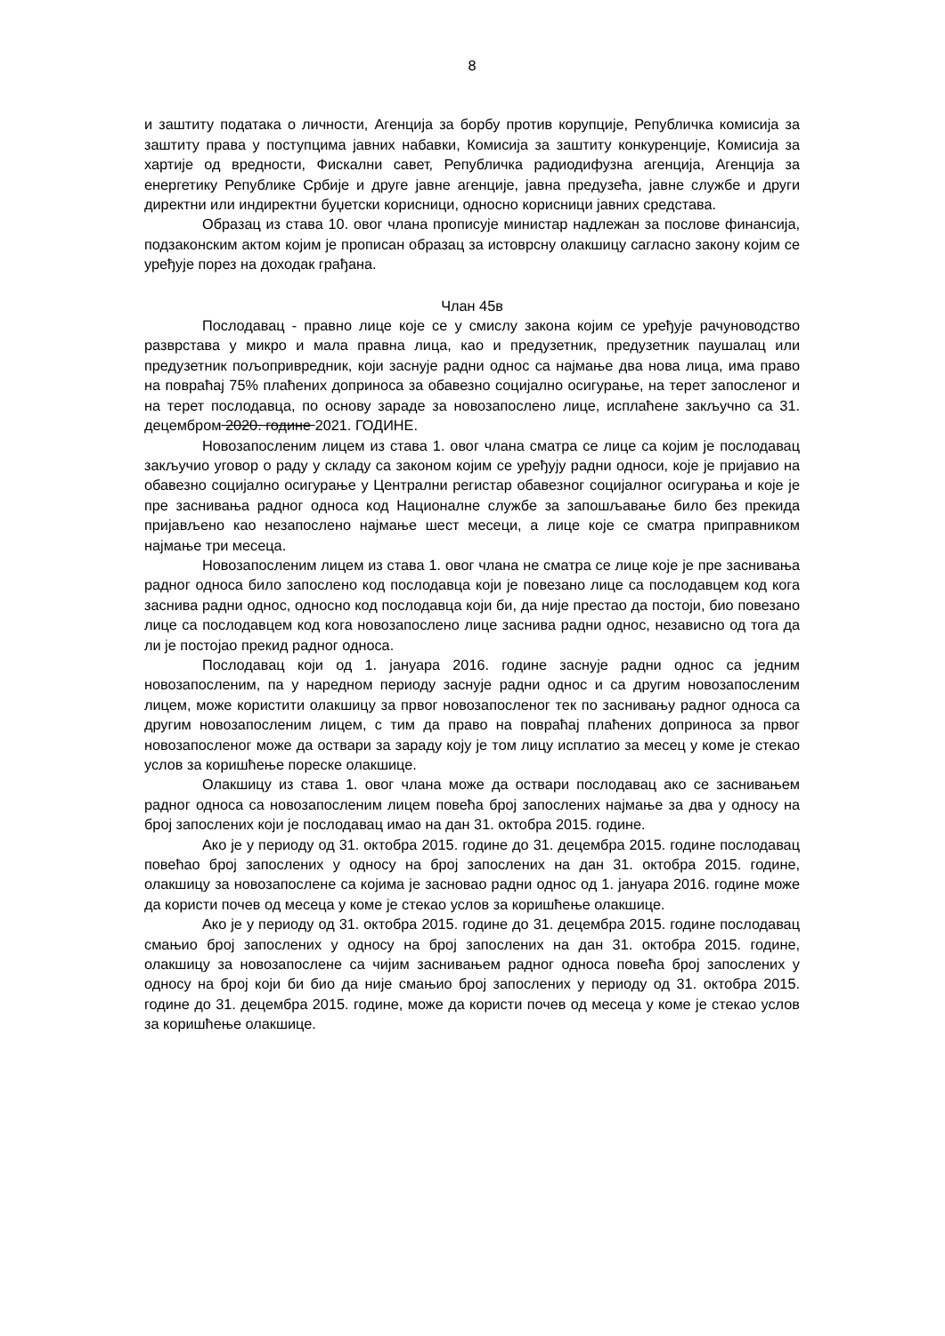8
и заштиту података о личности, Агенција за борбу против корупције, Републичка комисија за заштиту права у поступцима јавних набавки, Комисија за заштиту конкуренције, Комисија за хартије од вредности, Фискални савет, Републичка радиодифузна агенција, Агенција за енергетику Републике Србије и друге јавне агенције, јавна предузећа, јавне службе и други директни или индиректни буџетски корисници, односно корисници јавних средстава.
Образац из става 10. овог члана прописује министар надлежан за послове финансија, подзаконским актом којим је прописан образац за истоврсну олакшицу сагласно закону којим се уређује порез на доходак грађана.
Члан 45в
Послодавац - правно лице које се у смислу закона којим се уређује рачуноводство разврстава у микро и мала правна лица, као и предузетник, предузетник паушалац или предузетник пољопривредник, који заснује радни однос са најмање два нова лица, има право на повраћај 75% плаћених доприноса за обавезно социјално осигурање, на терет запосленог и на терет послодавца, по основу зараде за новозапослено лице, исплаћене закључно са 31. децембром 2020. године 2021. ГОДИНЕ.
Новозапосленим лицем из става 1. овог члана сматра се лице са којим је послодавац закључио уговор о раду у складу са законом којим се уређују радни односи, које је пријавио на обавезно социјално осигурање у Централни регистар обавезног социјалног осигурања и које је пре заснивања радног односа код Националне службе за запошљавање било без прекида пријављено као незапослено најмање шест месеци, а лице које се сматра приправником најмање три месеца.
Новозапосленим лицем из става 1. овог члана не сматра се лице које је пре заснивања радног односа било запослено код послодавца који је повезано лице са послодавцем код кога заснива радни однос, односно код послодавца који би, да није престао да постоји, био повезано лице са послодавцем код кога новозапослено лице заснива радни однос, независно од тога да ли је постојао прекид радног односа.
Послодавац који од 1. јануара 2016. године заснује радни однос са једним новозапосленим, па у наредном периоду заснује радни однос и са другим новозапосленим лицем, може користити олакшицу за првог новозапосленог тек по заснивању радног односа са другим новозапосленим лицем, с тим да право на повраћај плаћених доприноса за првог новозапосленог може да оствари за зараду коју је том лицу исплатио за месец у коме је стекао услов за коришћење пореске олакшице.
Олакшицу из става 1. овог члана може да оствари послодавац ако се заснивањем радног односа са новозапосленим лицем повећа број запослених најмање за два у односу на број запослених који је послодавац имао на дан 31. октобра 2015. године.
Ако је у периоду од 31. октобра 2015. године до 31. децембра 2015. године послодавац повећао број запослених у односу на број запослених на дан 31. октобра 2015. године, олакшицу за новозапослене са којима је засновао радни однос од 1. јануара 2016. године може да користи почев од месеца у коме је стекао услов за коришћење олакшице.
Ако је у периоду од 31. октобра 2015. године до 31. децембра 2015. године послодавац смањио број запослених у односу на број запослених на дан 31. октобра 2015. године, олакшицу за новозапослене са чијим заснивањем радног односа повећа број запослених у односу на број који би био да није смањио број запослених у периоду од 31. октобра 2015. године до 31. децембра 2015. године, може да користи почев од месеца у коме је стекао услов за коришћење олакшице.